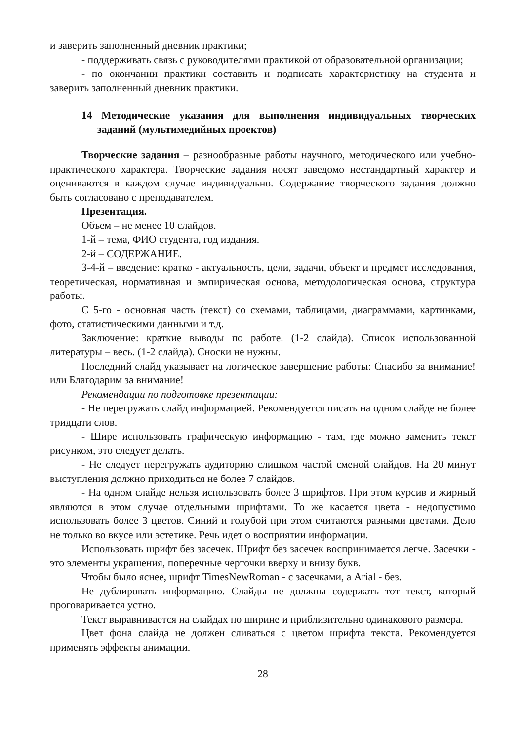и заверить заполненный дневник практики;
- поддерживать связь с руководителями практикой от образовательной организации;
- по окончании практики составить и подписать характеристику на студента и заверить заполненный дневник практики.
14 Методические указания для выполнения индивидуальных творческих заданий (мультимедийных проектов)
Творческие задания – разнообразные работы научного, методического или учебно-практического характера. Творческие задания носят заведомо нестандартный характер и оцениваются в каждом случае индивидуально. Содержание творческого задания должно быть согласовано с преподавателем.
Презентация.
Объем – не менее 10 слайдов.
1-й – тема, ФИО студента, год издания.
2-й – СОДЕРЖАНИЕ.
3-4-й – введение: кратко - актуальность, цели, задачи, объект и предмет исследования, теоретическая, нормативная и эмпирическая основа, методологическая основа, структура работы.
С 5-го - основная часть (текст) со схемами, таблицами, диаграммами, картинками, фото, статистическими данными и т.д.
Заключение: краткие выводы по работе. (1-2 слайда). Список использованной литературы – весь. (1-2 слайда). Сноски не нужны.
Последний слайд указывает на логическое завершение работы: Спасибо за внимание! или Благодарим за внимание!
Рекомендации по подготовке презентации:
- Не перегружать слайд информацией. Рекомендуется писать на одном слайде не более тридцати слов.
- Шире использовать графическую информацию - там, где можно заменить текст рисунком, это следует делать.
- Не следует перегружать аудиторию слишком частой сменой слайдов. На 20 минут выступления должно приходиться не более 7 слайдов.
- На одном слайде нельзя использовать более 3 шрифтов. При этом курсив и жирный являются в этом случае отдельными шрифтами. То же касается цвета - недопустимо использовать более 3 цветов. Синий и голубой при этом считаются разными цветами. Дело не только во вкусе или эстетике. Речь идет о восприятии информации.
Использовать шрифт без засечек. Шрифт без засечек воспринимается легче. Засечки - это элементы украшения, поперечные черточки вверху и внизу букв.
Чтобы было яснее, шрифт TimesNewRoman - с засечками, а Arial - без.
Не дублировать информацию. Слайды не должны содержать тот текст, который проговаривается устно.
Текст выравнивается на слайдах по ширине и приблизительно одинакового размера.
Цвет фона слайда не должен сливаться с цветом шрифта текста. Рекомендуется применять эффекты анимации.
28